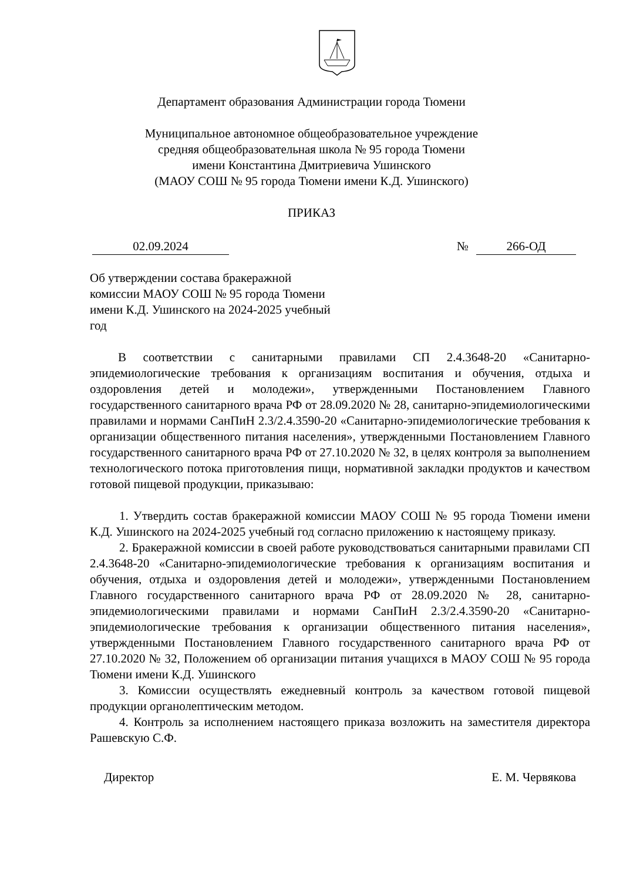Департамент образования Администрации города Тюмени
Муниципальное автономное общеобразовательное учреждение
средняя общеобразовательная школа № 95 города Тюмени
имени Константина Дмитриевича Ушинского
(МАОУ СОШ № 95 города Тюмени имени К.Д. Ушинского)
ПРИКАЗ
02.09.2024 № 266-ОД
Об утверждении состава бракеражной комиссии МАОУ СОШ № 95 города Тюмени имени К.Д. Ушинского на 2024-2025 учебный год
В соответствии с санитарными правилами СП 2.4.3648-20 «Санитарно-эпидемиологические требования к организациям воспитания и обучения, отдыха и оздоровления детей и молодежи», утвержденными Постановлением Главного государственного санитарного врача РФ от 28.09.2020 № 28, санитарно-эпидемиологическими правилами и нормами СанПиН 2.3/2.4.3590-20 «Санитарно-эпидемиологические требования к организации общественного питания населения», утвержденными Постановлением Главного государственного санитарного врача РФ от 27.10.2020 № 32, в целях контроля за выполнением технологического потока приготовления пищи, нормативной закладки продуктов и качеством готовой пищевой продукции, приказываю:
1. Утвердить состав бракеражной комиссии МАОУ СОШ № 95 города Тюмени имени К.Д. Ушинского на 2024-2025 учебный год согласно приложению к настоящему приказу.
2. Бракеражной комиссии в своей работе руководствоваться санитарными правилами СП 2.4.3648-20 «Санитарно-эпидемиологические требования к организациям воспитания и обучения, отдыха и оздоровления детей и молодежи», утвержденными Постановлением Главного государственного санитарного врача РФ от 28.09.2020 № 28, санитарно-эпидемиологическими правилами и нормами СанПиН 2.3/2.4.3590-20 «Санитарно-эпидемиологические требования к организации общественного питания населения», утвержденными Постановлением Главного государственного санитарного врача РФ от 27.10.2020 № 32, Положением об организации питания учащихся в МАОУ СОШ № 95 города Тюмени имени К.Д. Ушинского
3. Комиссии осуществлять ежедневный контроль за качеством готовой пищевой продукции органолептическим методом.
4. Контроль за исполнением настоящего приказа возложить на заместителя директора Рашевскую С.Ф.
Директор Е. М. Червякова